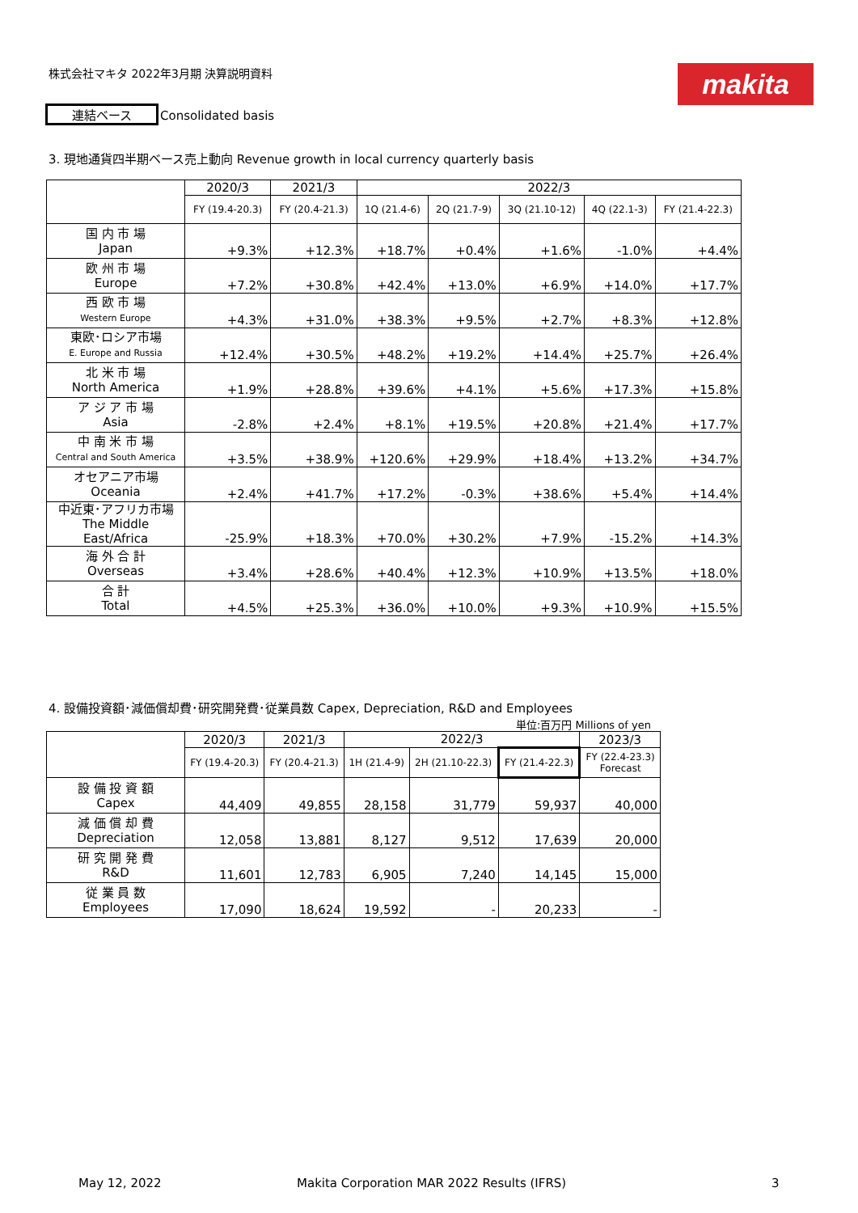株式会社マキタ 2022年3月期 決算説明資料
makita
連結ベース Consolidated basis
3. 現地通貨四半期ベース売上動向 Revenue growth in local currency quarterly basis
| | 2020/3 | 2021/3 | 2022/3 | | | | |
| --- | --- | --- | --- | --- | --- | --- | --- |
| | FY (19.4-20.3) | FY (20.4-21.3) | 1Q (21.4-6) | 2Q (21.7-9) | 3Q (21.10-12) | 4Q (22.1-3) | FY (21.4-22.3) |
| 国 内 市 場 Japan | +9.3% | +12.3% | +18.7% | +0.4% | +1.6% | -1.0% | +4.4% |
| 欧 州 市 場 Europe | +7.2% | +30.8% | +42.4% | +13.0% | +6.9% | +14.0% | +17.7% |
| 西 欧 市 場 Western Europe | +4.3% | +31.0% | +38.3% | +9.5% | +2.7% | +8.3% | +12.8% |
| 東欧･ロシア市場 E. Europe and Russia | +12.4% | +30.5% | +48.2% | +19.2% | +14.4% | +25.7% | +26.4% |
| 北 米 市 場 North America | +1.9% | +28.8% | +39.6% | +4.1% | +5.6% | +17.3% | +15.8% |
| ア ジ ア 市 場 Asia | -2.8% | +2.4% | +8.1% | +19.5% | +20.8% | +21.4% | +17.7% |
| 中 南 米 市 場 Central and South America | +3.5% | +38.9% | +120.6% | +29.9% | +18.4% | +13.2% | +34.7% |
| オセアニア市場 Oceania | +2.4% | +41.7% | +17.2% | -0.3% | +38.6% | +5.4% | +14.4% |
| 中近東･アフリカ市場 The Middle East/Africa | -25.9% | +18.3% | +70.0% | +30.2% | +7.9% | -15.2% | +14.3% |
| 海 外 合 計 Overseas | +3.4% | +28.6% | +40.4% | +12.3% | +10.9% | +13.5% | +18.0% |
| 合 計 Total | +4.5% | +25.3% | +36.0% | +10.0% | +9.3% | +10.9% | +15.5% |
4. 設備投資額･減価償却費･研究開発費･従業員数 Capex, Depreciation, R&D and Employees
単位:百万円 Millions of yen
| | 2020/3 | 2021/3 | 2022/3 | | | 2023/3 |
| --- | --- | --- | --- | --- | --- | --- |
| | FY (19.4-20.3) | FY (20.4-21.3) | 1H (21.4-9) | 2H (21.10-22.3) | FY (21.4-22.3) | FY (22.4-23.3) Forecast |
| 設 備 投 資 額 Capex | 44,409 | 49,855 | 28,158 | 31,779 | 59,937 | 40,000 |
| 減 価 償 却 費 Depreciation | 12,058 | 13,881 | 8,127 | 9,512 | 17,639 | 20,000 |
| 研 究 開 発 費 R&D | 11,601 | 12,783 | 6,905 | 7,240 | 14,145 | 15,000 |
| 従 業 員 数 Employees | 17,090 | 18,624 | 19,592 | - | 20,233 | - |
May 12, 2022
Makita Corporation MAR 2022 Results (IFRS)
3